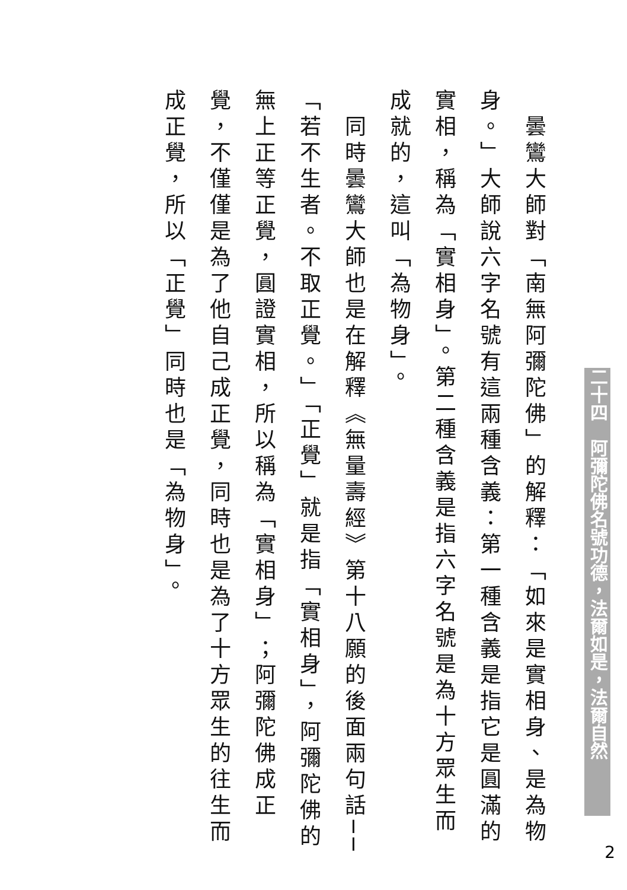曇鸞大師對「南無阿彌陀佛」的解釋：「如來是實相身、是為物身。」大師說六字名號有這兩種含義：第一種含義是指它是圓滿的實相，稱為「實相身」。第二種含義是指六字名號是為十方眾生而成就的，這叫「為物身」。
　同時曇鸞大師也是在解釋《無量壽經》第十八願的後面兩句話──「若不生者。不取正覺。」「正覺」就是指「實相身」，阿彌陀佛的無上正等正覺，圓證實相，所以稱為「實相身」；阿彌陀佛成正覺，不僅僅是為了他自己成正覺，同時也是為了十方眾生的往生而成正覺，所以「正覺」同時也是「為物身」。
二十四　阿彌陀佛名號功德，法爾如是，法爾自然
2